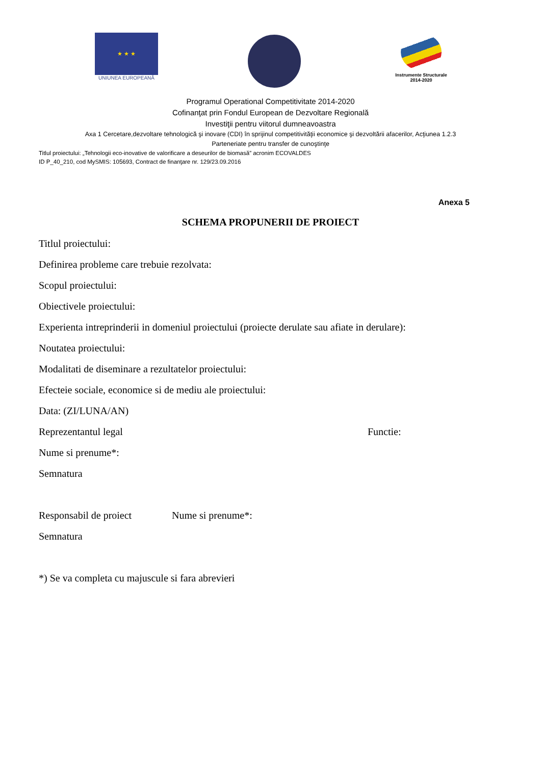★ ★ ★
UNIUNEA EUROPEANĂ
Instrumente Structurale
2014-2020
Programul Operational Competitivitate 2014-2020
Cofinanţat prin Fondul European de Dezvoltare Regională
Investiţii pentru viitorul dumneavoastra
Axa 1 Cercetare,dezvoltare tehnologică şi inovare (CDI) în sprijinul competitivităţii economice şi dezvoltării afacerilor, Acţiunea 1.2.3
Parteneriate pentru transfer de cunoştinţe
Titlul proiectului: „Tehnologii eco-inovative de valorificare a deseurilor de biomasă” acronim ECOVALDES
ID P_40_210, cod MySMIS: 105693, Contract de finanţare nr. 129/23.09.2016
Anexa 5
SCHEMA PROPUNERII DE PROIECT
Titlul proiectului:
Definirea probleme care trebuie rezolvata:
Scopul proiectului:
Obiectivele proiectului:
Experienta intreprinderii in domeniul proiectului (proiecte derulate sau afiate in derulare):
Noutatea proiectului:
Modalitati de diseminare a rezultatelor proiectului:
Efecteie sociale, economice si de mediu ale proiectului:
Data: (ZI/LUNA/AN)
Reprezentantul legal Functie:
Nume si prenume*:
Semnatura
Responsabil de proiect Nume si prenume*:
Semnatura
*) Se va completa cu majuscule si fara abrevieri